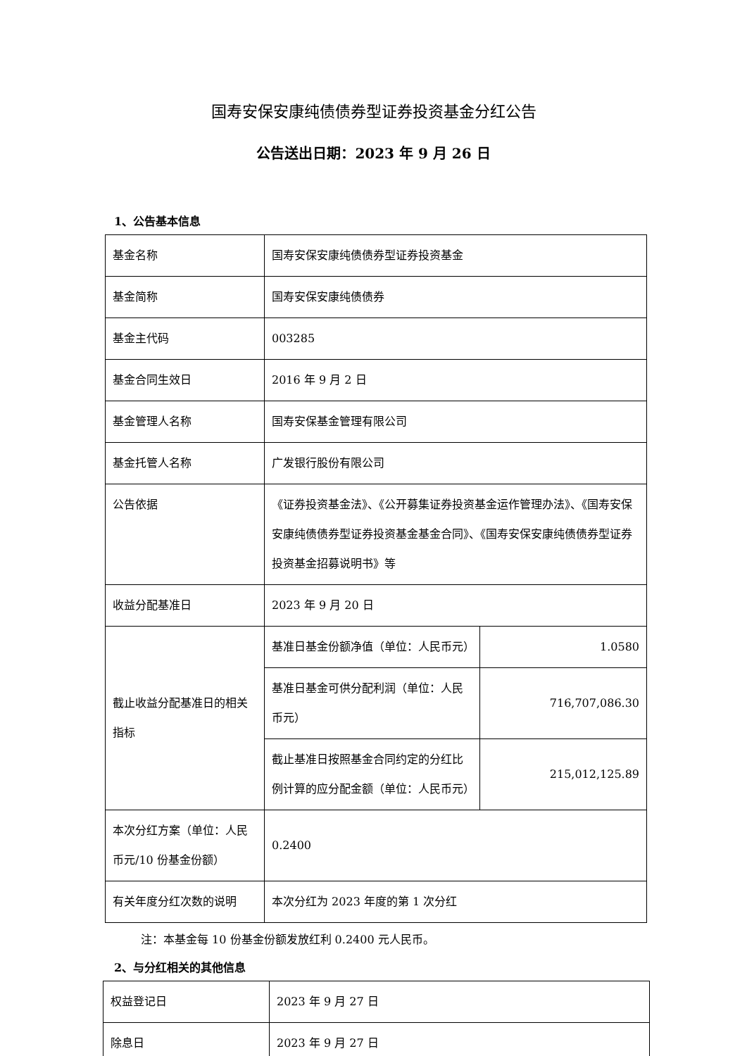国寿安保安康纯债债券型证券投资基金分红公告
公告送出日期：2023 年 9 月 26 日
1、公告基本信息
| 基金名称 | 国寿安保安康纯债债券型证券投资基金 | |
| 基金简称 | 国寿安保安康纯债债券 | |
| 基金主代码 | 003285 | |
| 基金合同生效日 | 2016 年 9 月 2 日 | |
| 基金管理人名称 | 国寿安保基金管理有限公司 | |
| 基金托管人名称 | 广发银行股份有限公司 | |
| 公告依据 | 《证券投资基金法》、《公开募集证券投资基金运作管理办法》、《国寿安保安康纯债债券型证券投资基金基金合同》、《国寿安保安康纯债债券型证券投资基金招募说明书》等 | |
| 收益分配基准日 | 2023 年 9 月 20 日 | |
| 截止收益分配基准日的相关指标 | 基准日基金份额净值（单位：人民币元） | 1.0580 |
| | 基准日基金可供分配利润（单位：人民币元） | 716,707,086.30 |
| | 截止基准日按照基金合同约定的分红比例计算的应分配金额（单位：人民币元） | 215,012,125.89 |
| 本次分红方案（单位：人民币元/10 份基金份额） | 0.2400 | |
| 有关年度分红次数的说明 | 本次分红为 2023 年度的第 1 次分红 | |
注：本基金每 10 份基金份额发放红利 0.2400 元人民币。
2、与分红相关的其他信息
| 权益登记日 | 2023 年 9 月 27 日 |
| 除息日 | 2023 年 9 月 27 日 |